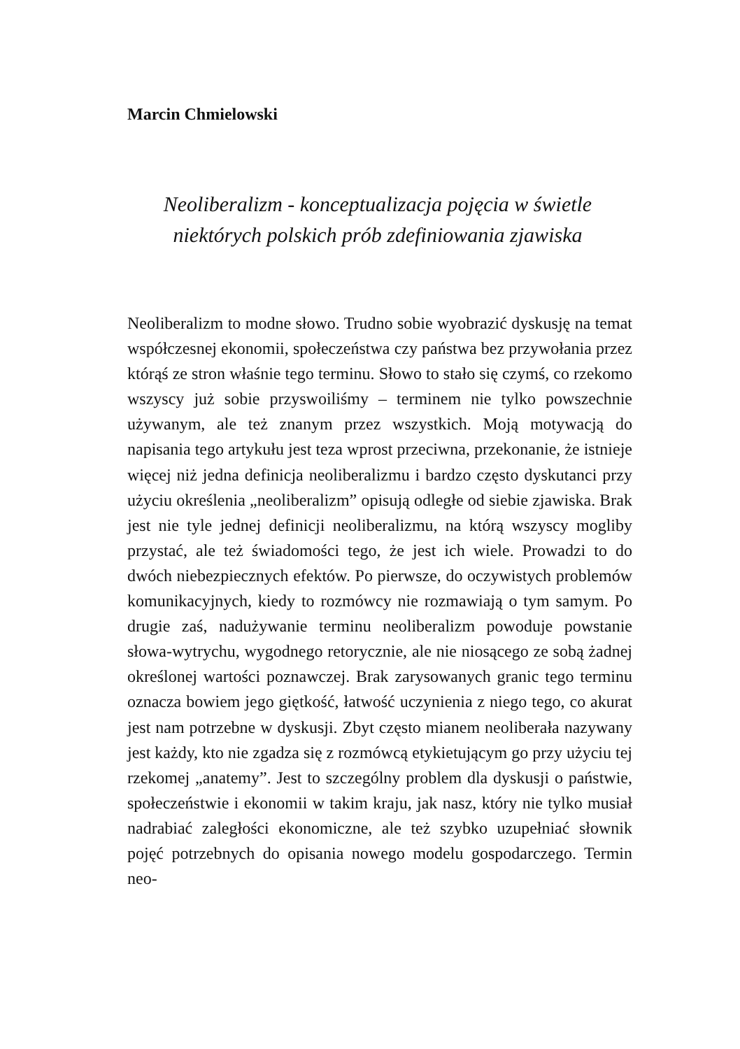Marcin Chmielowski
Neoliberalizm - konceptualizacja pojęcia w świetle
niektórych polskich prób zdefiniowania zjawiska
Neoliberalizm to modne słowo. Trudno sobie wyobrazić dyskusję na temat współczesnej ekonomii, społeczeństwa czy państwa bez przywołania przez którąś ze stron właśnie tego terminu. Słowo to stało się czymś, co rzekomo wszyscy już sobie przyswoiliśmy – terminem nie tylko powszechnie używanym, ale też znanym przez wszystkich. Moją motywacją do napisania tego artykułu jest teza wprost przeciwna, przekonanie, że istnieje więcej niż jedna definicja neoliberalizmu i bardzo często dyskutanci przy użyciu określenia „neoliberalizm” opisują odległe od siebie zjawiska. Brak jest nie tyle jednej definicji neoliberalizmu, na którą wszyscy mogliby przystać, ale też świadomości tego, że jest ich wiele. Prowadzi to do dwóch niebezpiecznych efektów. Po pierwsze, do oczywistych problemów komunikacyjnych, kiedy to rozmówcy nie rozmawiają o tym samym. Po drugie zaś, nadużywanie terminu neoliberalizm powoduje powstanie słowa-wytrychu, wygodnego retorycznie, ale nie niosącego ze sobą żadnej określonej wartości poznawczej. Brak zarysowanych granic tego terminu oznacza bowiem jego giętkość, łatwość uczynienia z niego tego, co akurat jest nam potrzebne w dyskusji. Zbyt często mianem neoliberała nazywany jest każdy, kto nie zgadza się z rozmówcą etykietującym go przy użyciu tej rzekomej „anatemy”. Jest to szczególny problem dla dyskusji o państwie, społeczeństwie i ekonomii w takim kraju, jak nasz, który nie tylko musiał nadrabiać zaległości ekonomiczne, ale też szybko uzupełniać słownik pojęć potrzebnych do opisania nowego modelu gospodarczego. Termin neo-